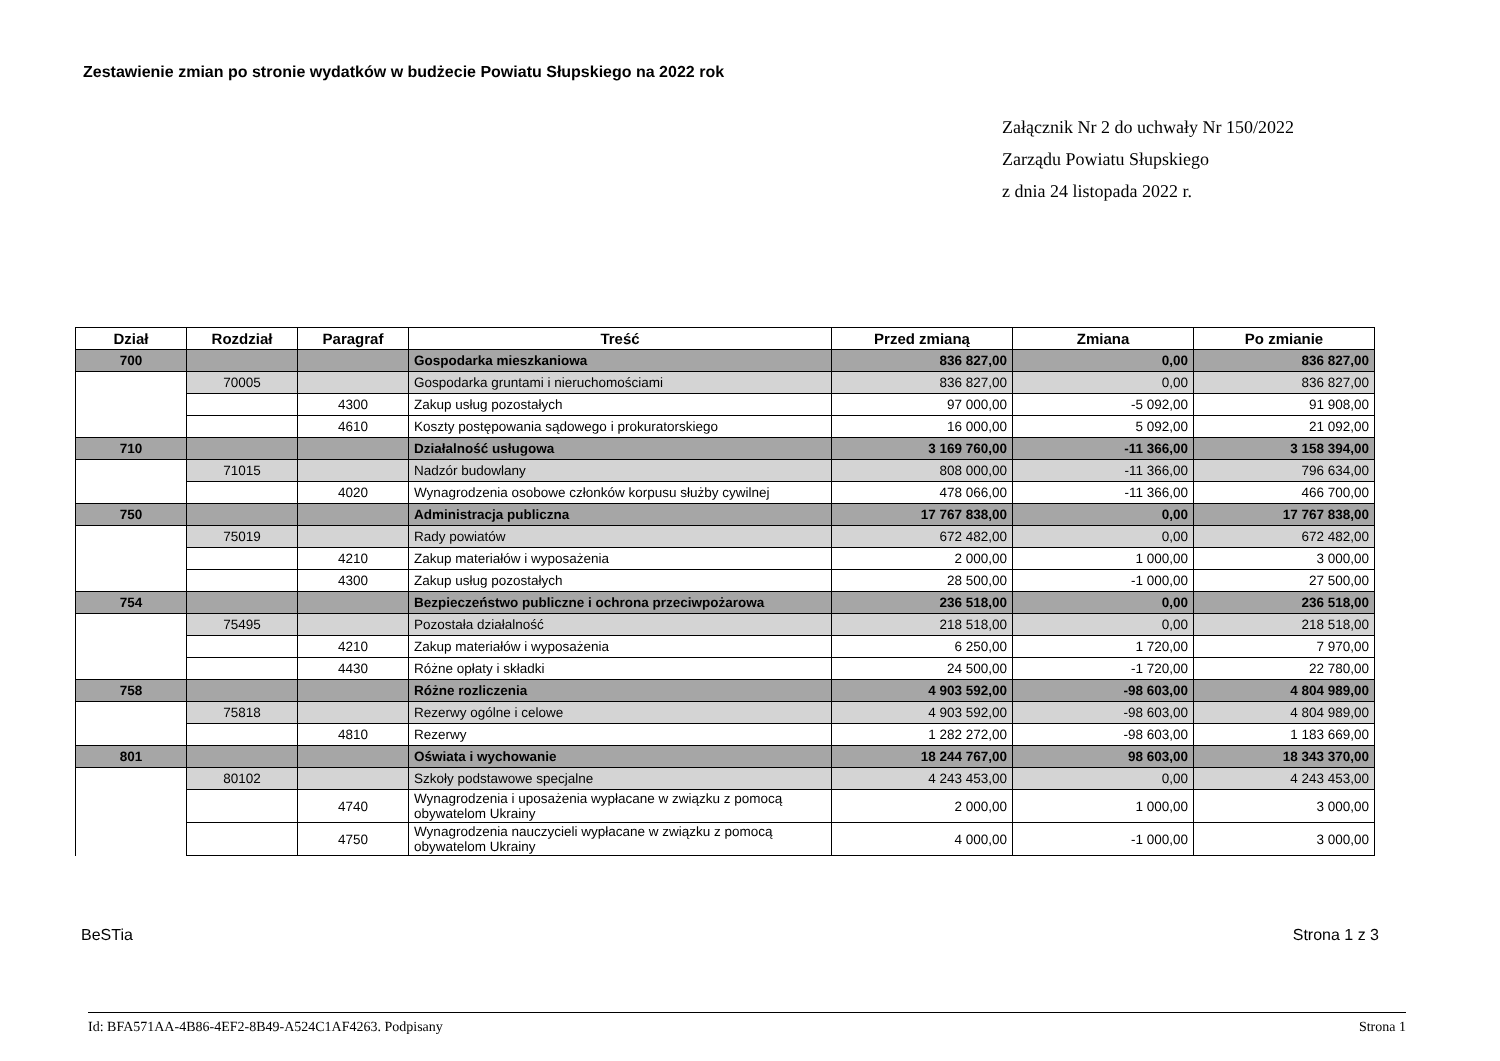Zestawienie zmian po stronie wydatków w budżecie Powiatu Słupskiego na 2022 rok
Załącznik Nr 2 do uchwały Nr 150/2022
Zarządu Powiatu Słupskiego
z dnia 24 listopada 2022 r.
| Dział | Rozdział | Paragraf | Treść | Przed zmianą | Zmiana | Po zmianie |
| --- | --- | --- | --- | --- | --- | --- |
| 700 | | | Gospodarka mieszkaniowa | 836 827,00 | 0,00 | 836 827,00 |
| | 70005 | | Gospodarka gruntami i nieruchomościami | 836 827,00 | 0,00 | 836 827,00 |
| | | 4300 | Zakup usług pozostałych | 97 000,00 | -5 092,00 | 91 908,00 |
| | | 4610 | Koszty postępowania sądowego i prokuratorskiego | 16 000,00 | 5 092,00 | 21 092,00 |
| 710 | | | Działalność usługowa | 3 169 760,00 | -11 366,00 | 3 158 394,00 |
| | 71015 | | Nadzór budowlany | 808 000,00 | -11 366,00 | 796 634,00 |
| | | 4020 | Wynagrodzenia osobowe członków korpusu służby cywilnej | 478 066,00 | -11 366,00 | 466 700,00 |
| 750 | | | Administracja publiczna | 17 767 838,00 | 0,00 | 17 767 838,00 |
| | 75019 | | Rady powiatów | 672 482,00 | 0,00 | 672 482,00 |
| | | 4210 | Zakup materiałów i wyposażenia | 2 000,00 | 1 000,00 | 3 000,00 |
| | | 4300 | Zakup usług pozostałych | 28 500,00 | -1 000,00 | 27 500,00 |
| 754 | | | Bezpieczeństwo publiczne i ochrona przeciwpożarowa | 236 518,00 | 0,00 | 236 518,00 |
| | 75495 | | Pozostała działalność | 218 518,00 | 0,00 | 218 518,00 |
| | | 4210 | Zakup materiałów i wyposażenia | 6 250,00 | 1 720,00 | 7 970,00 |
| | | 4430 | Różne opłaty i składki | 24 500,00 | -1 720,00 | 22 780,00 |
| 758 | | | Różne rozliczenia | 4 903 592,00 | -98 603,00 | 4 804 989,00 |
| | 75818 | | Rezerwy ogólne i celowe | 4 903 592,00 | -98 603,00 | 4 804 989,00 |
| | | 4810 | Rezerwy | 1 282 272,00 | -98 603,00 | 1 183 669,00 |
| 801 | | | Oświata i wychowanie | 18 244 767,00 | 98 603,00 | 18 343 370,00 |
| | 80102 | | Szkoły podstawowe specjalne | 4 243 453,00 | 0,00 | 4 243 453,00 |
| | | 4740 | Wynagrodzenia i uposażenia wypłacane w związku z pomocą obywatelom Ukrainy | 2 000,00 | 1 000,00 | 3 000,00 |
| | | 4750 | Wynagrodzenia nauczycieli wypłacane w związku z pomocą obywatelom Ukrainy | 4 000,00 | -1 000,00 | 3 000,00 |
BeSTia Strona 1 z 3
Id: BFA571AA-4B86-4EF2-8B49-A524C1AF4263. Podpisany Strona 1